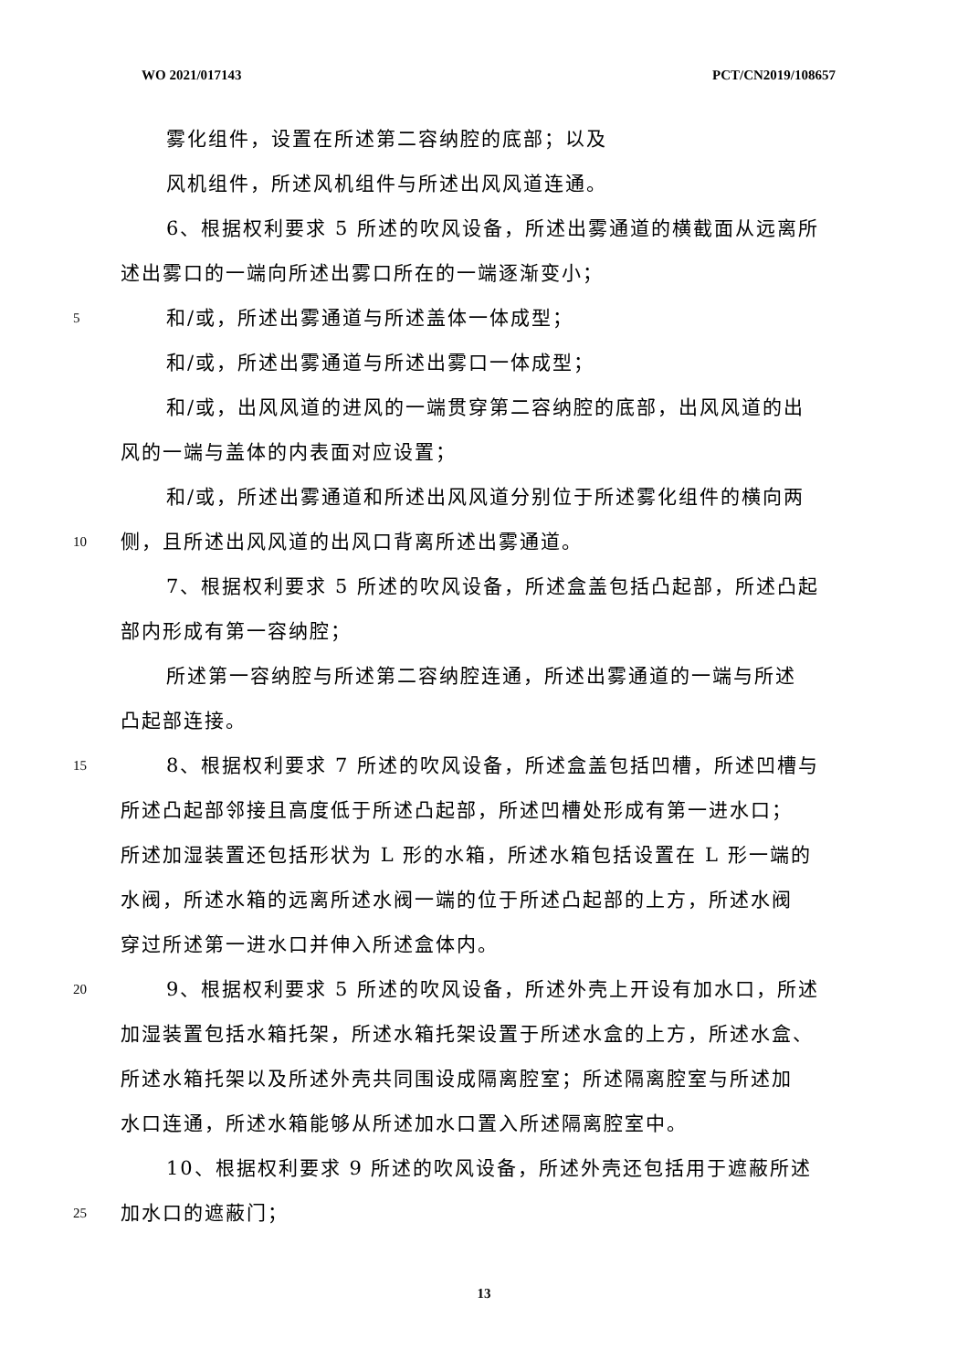WO 2021/017143 PCT/CN2019/108657
雾化组件，设置在所述第二容纳腔的底部；以及
风机组件，所述风机组件与所述出风风道连通。
6、根据权利要求 5 所述的吹风设备，所述出雾通道的横截面从远离所
述出雾口的一端向所述出雾口所在的一端逐渐变小；
5 和/或，所述出雾通道与所述盖体一体成型；
和/或，所述出雾通道与所述出雾口一体成型；
和/或，出风风道的进风的一端贯穿第二容纳腔的底部，出风风道的出
风的一端与盖体的内表面对应设置；
和/或，所述出雾通道和所述出风风道分别位于所述雾化组件的横向两
10 侧，且所述出风风道的出风口背离所述出雾通道。
7、根据权利要求 5 所述的吹风设备，所述盒盖包括凸起部，所述凸起
部内形成有第一容纳腔；
所述第一容纳腔与所述第二容纳腔连通，所述出雾通道的一端与所述
凸起部连接。
15 8、根据权利要求 7 所述的吹风设备，所述盒盖包括凹槽，所述凹槽与
所述凸起部邻接且高度低于所述凸起部，所述凹槽处形成有第一进水口；
所述加湿装置还包括形状为 L 形的水箱，所述水箱包括设置在 L 形一端的
水阀，所述水箱的远离所述水阀一端的位于所述凸起部的上方，所述水阀
穿过所述第一进水口并伸入所述盒体内。
20 9、根据权利要求 5 所述的吹风设备，所述外壳上开设有加水口，所述
加湿装置包括水箱托架，所述水箱托架设置于所述水盒的上方，所述水盒、
所述水箱托架以及所述外壳共同围设成隔离腔室；所述隔离腔室与所述加
水口连通，所述水箱能够从所述加水口置入所述隔离腔室中。
10、根据权利要求 9 所述的吹风设备，所述外壳还包括用于遮蔽所述
25 加水口的遮蔽门；
13